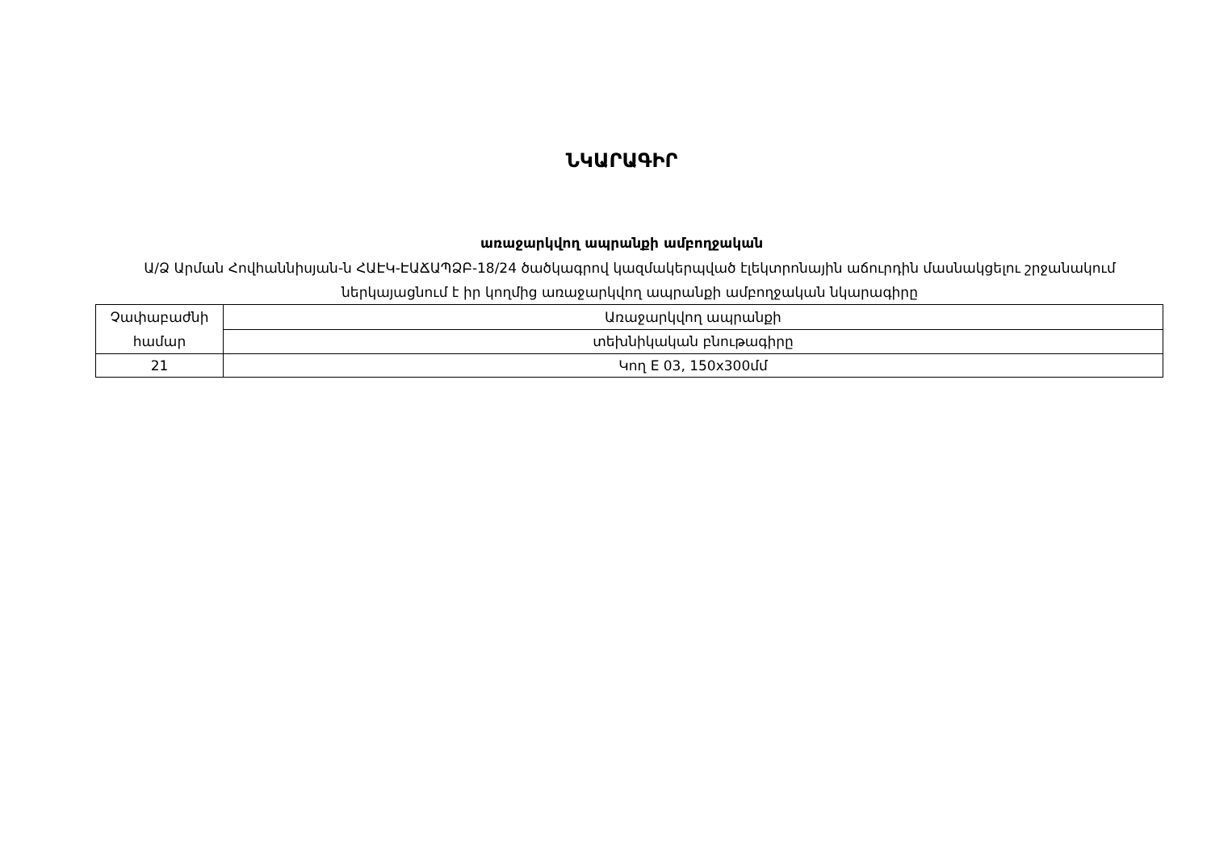ՆԿԱՐԱԳԻՐ
առաջարկվող ապրանքի ամբողջական
Ա/Ձ Արման Հովհաննիսյան-ն ՀԱԷԿ-ԷԱՃԱՊՁԲ-18/24 ծածկագրով կազմակերպված էլեկտրոնային աճուրդին մասնակցելու շրջանակում ներկայացնում է իր կողմից առաջարկվող ապրանքի ամբողջական նկարագիրը
| Չափաբաժնի համար | Առաջարկվող ապրանքի |
| | տեխնիկական բնութագիրը |
| 21 | Կող E 03, 150x300մմ |